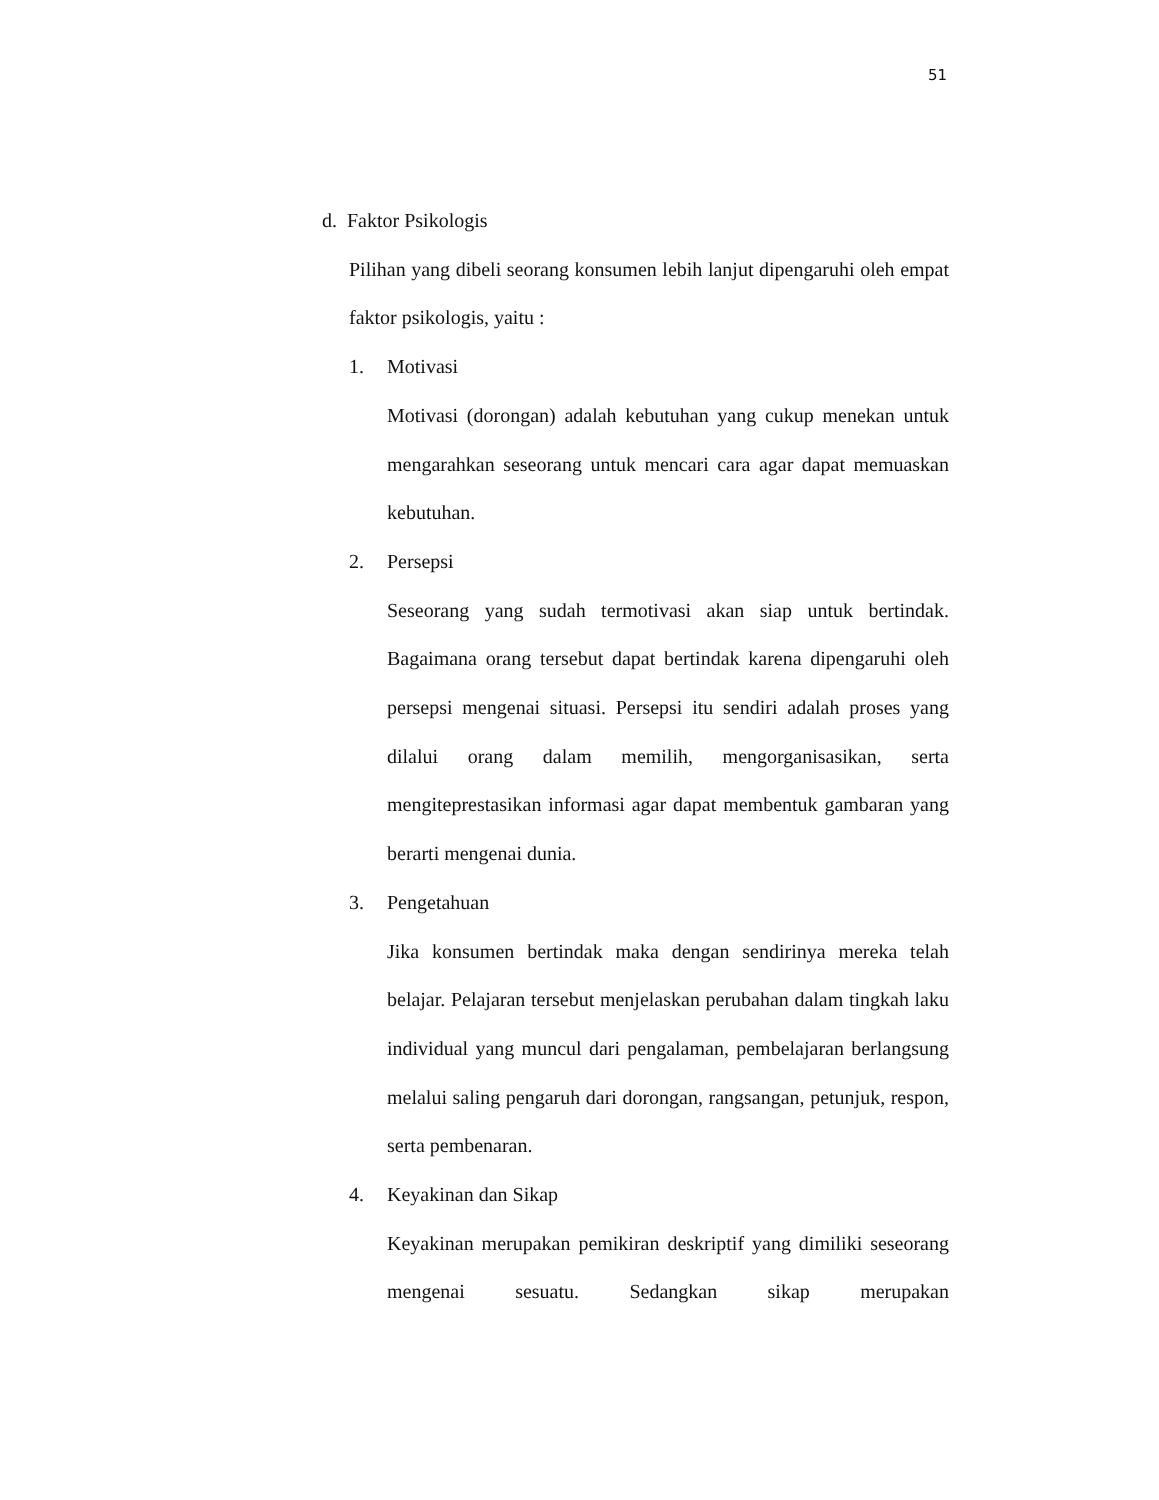51
d. Faktor Psikologis
Pilihan yang dibeli seorang konsumen lebih lanjut dipengaruhi oleh empat faktor psikologis, yaitu :
1. Motivasi
Motivasi (dorongan) adalah kebutuhan yang cukup menekan untuk mengarahkan seseorang untuk mencari cara agar dapat memuaskan kebutuhan.
2. Persepsi
Seseorang yang sudah termotivasi akan siap untuk bertindak. Bagaimana orang tersebut dapat bertindak karena dipengaruhi oleh persepsi mengenai situasi. Persepsi itu sendiri adalah proses yang dilalui orang dalam memilih, mengorganisasikan, serta mengiteprestasikan informasi agar dapat membentuk gambaran yang berarti mengenai dunia.
3. Pengetahuan
Jika konsumen bertindak maka dengan sendirinya mereka telah belajar. Pelajaran tersebut menjelaskan perubahan dalam tingkah laku individual yang muncul dari pengalaman, pembelajaran berlangsung melalui saling pengaruh dari dorongan, rangsangan, petunjuk, respon, serta pembenaran.
4. Keyakinan dan Sikap
Keyakinan merupakan pemikiran deskriptif yang dimiliki seseorang mengenai sesuatu. Sedangkan sikap merupakan